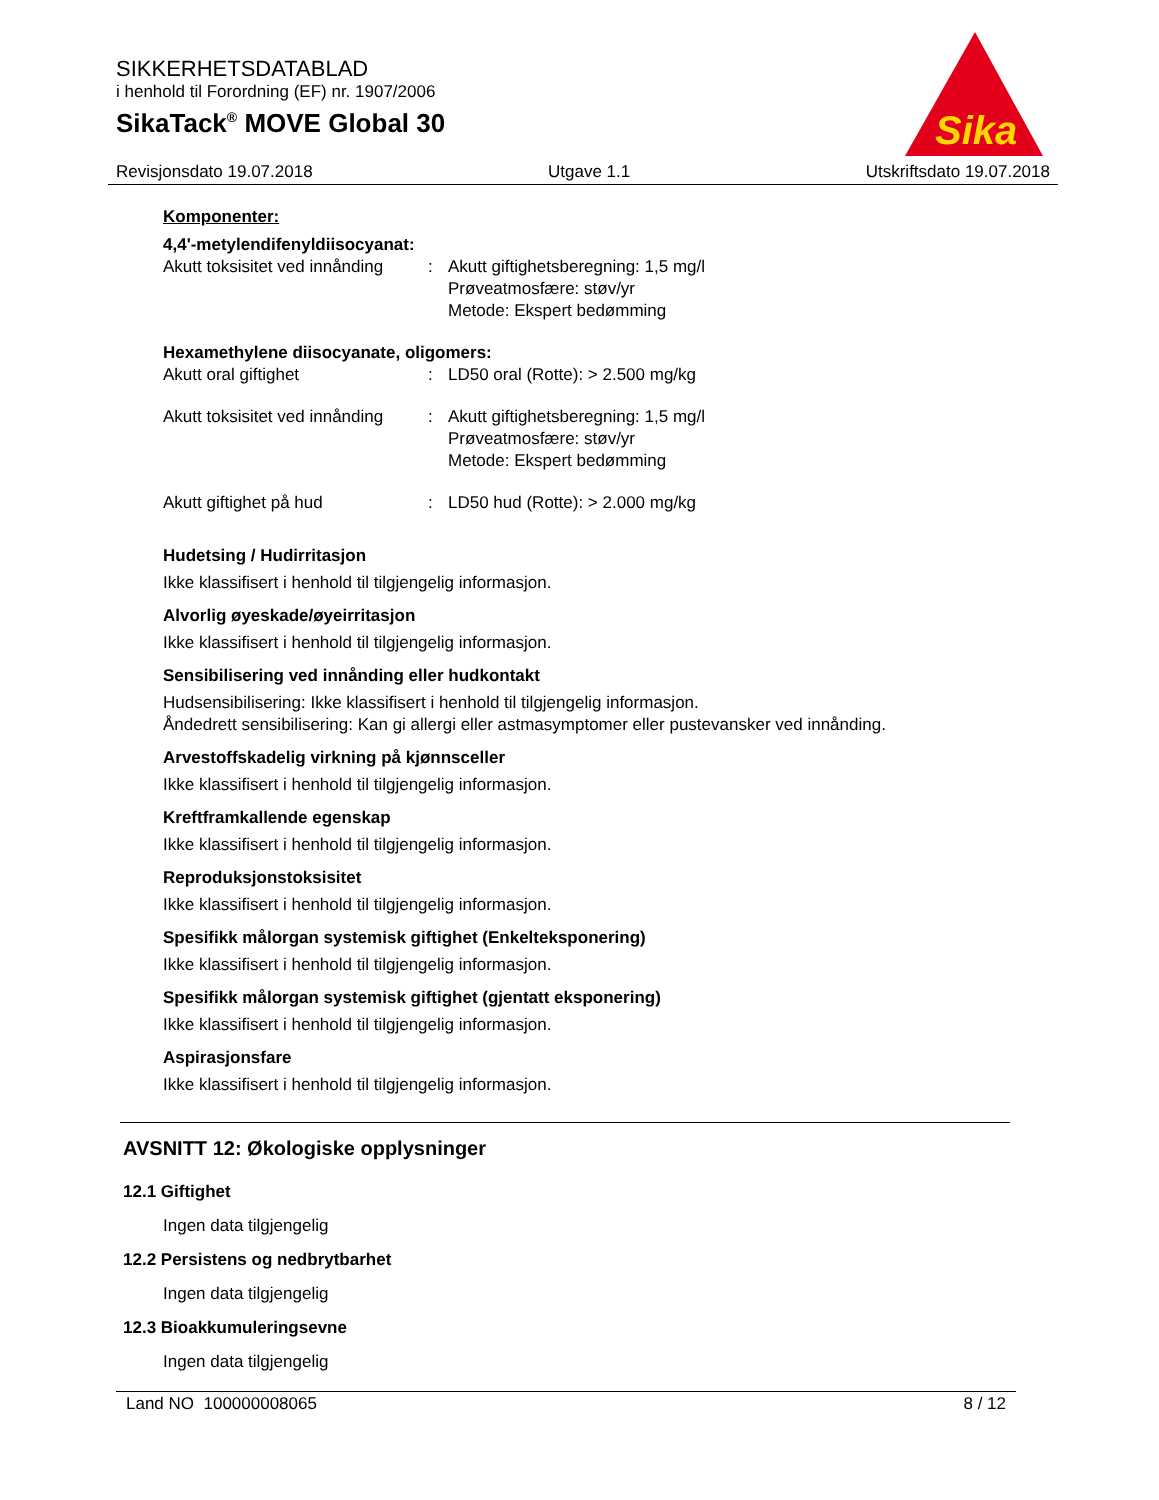SIKKERHETSDATABLAD
i henhold til Forordning (EF) nr. 1907/2006
SikaTack<sup>®</sup> MOVE Global 30
Sika
Revisjonsdato 19.07.2018 Utgave 1.1 Utskriftsdato 19.07.2018
Komponenter:
4,4'-metylendifenyldiisocyanat:
Akutt toksisitet ved innånding
: Akutt giftighetsberegning: 1,5 mg/l
Prøveatmosfære: støv/yr
Metode: Ekspert bedømming
Hexamethylene diisocyanate, oligomers:
Akutt oral giftighet : LD50 oral (Rotte): > 2.500 mg/kg
Akutt toksisitet ved innånding
: Akutt giftighetsberegning: 1,5 mg/l
Prøveatmosfære: støv/yr
Metode: Ekspert bedømming
Akutt giftighet på hud : LD50 hud (Rotte): > 2.000 mg/kg
Hudetsing / Hudirritasjon
Ikke klassifisert i henhold til tilgjengelig informasjon.
Alvorlig øyeskade/øyeirritasjon
Ikke klassifisert i henhold til tilgjengelig informasjon.
Sensibilisering ved innånding eller hudkontakt
Hudsensibilisering: Ikke klassifisert i henhold til tilgjengelig informasjon.
Åndedrett sensibilisering: Kan gi allergi eller astmasymptomer eller pustevansker ved innånding.
Arvestoffskadelig virkning på kjønnsceller
Ikke klassifisert i henhold til tilgjengelig informasjon.
Kreftframkallende egenskap
Ikke klassifisert i henhold til tilgjengelig informasjon.
Reproduksjonstoksisitet
Ikke klassifisert i henhold til tilgjengelig informasjon.
Spesifikk målorgan systemisk giftighet (Enkelteksponering)
Ikke klassifisert i henhold til tilgjengelig informasjon.
Spesifikk målorgan systemisk giftighet (gjentatt eksponering)
Ikke klassifisert i henhold til tilgjengelig informasjon.
Aspirasjonsfare
Ikke klassifisert i henhold til tilgjengelig informasjon.
AVSNITT 12: Økologiske opplysninger
12.1 Giftighet
Ingen data tilgjengelig
12.2 Persistens og nedbrytbarhet
Ingen data tilgjengelig
12.3 Bioakkumuleringsevne
Ingen data tilgjengelig
Land NO 100000008065 8 / 12